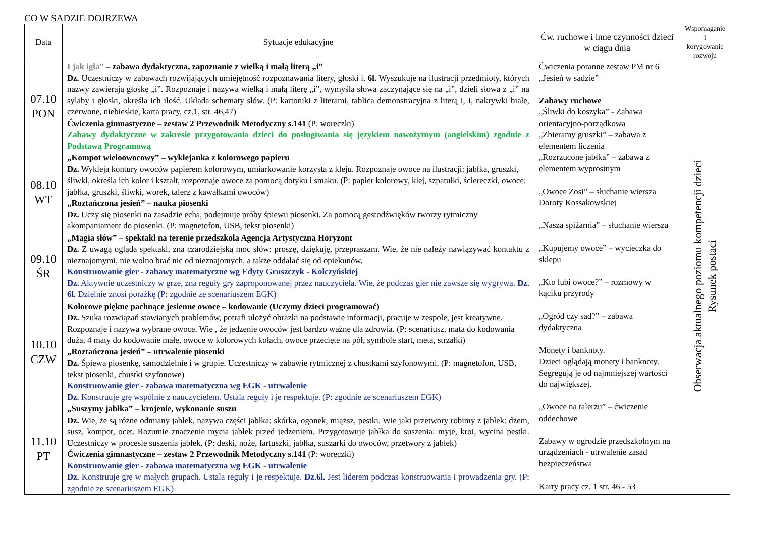CO W SADZIE DOJRZEWA
| Data | Sytuacje edukacyjne | Ćw. ruchowe i inne czynności dzieci w ciągu dnia | Wspomaganie i korygowanie rozwoju |
| --- | --- | --- | --- |
| 07.10 PON | I jak igła” – zabawa dydaktyczna, zapoznanie z wielką i małą literą „i” Dz. Uczestniczy w zabawach rozwijających umiejętność rozpoznawania litery, głoski i. 6l. Wyszukuje na ilustracji przedmioty, których nazwy zawierają głoskę „i”. Rozpoznaje i nazywa wielką i małą literę „i”, wymyśla słowa zaczynające się na „i”, dzieli słowa z „i” na sylaby i głoski, określa ich ilość. Układa schematy słów. (P: kartoniki z literami, tablica demonstracyjna z literą i, I, nakrywki białe, czerwone, niebieskie, karta pracy, cz.1, str. 46,47) Ćwiczenia gimnastyczne – zestaw 2 Przewodnik Metodyczny s.141 (P: woreczki) Zabawy dydaktyczne w zakresie przygotowania dzieci do posługiwania się językiem nowożytnym (angielskim) zgodnie z Podstawą Programową | Ćwiczenia poranne zestaw PM nr 6 „Jesień w sadzie” Zabawy ruchowe „Śliwki do koszyka” - Zabawa orientacyjno-porządkowa „Zbieramy gruszki” – zabawa z elementem liczenia „Rozrzucone jabłka” – zabawa z elementem wyprostnym „Owoce Zosi” – słuchanie wiersza Doroty Kossakowskiej „Nasza spiżarnia” – słuchanie wiersza „Kupujemy owoce” – wycieczka do sklepu „Kto lubi owoce?” – rozmowy w kąciku przyrody „Ogród czy sad?” – zabawa dydaktyczna Monety i banknoty. Dzieci oglądają monety i banknoty. Segregują je od najmniejszej wartości do największej. „Owoce na talerzu” – ćwiczenie oddechowe Zabawy w ogrodzie przedszkolnym na urządzeniach - utrwalenie zasad bezpieczeństwa Karty pracy cz. 1 str. 46 - 53 | Obserwacja aktualnego poziomu kompetencji dzieci Rysunek postaci |
| 08.10 WT | „Kompot wieloowocowy” – wyklejanka z kolorowego papieru Dz. Wykleja kontury owoców papierem kolorowym, umiarkowanie korzysta z kleju. Rozpoznaje owoce na ilustracji: jabłka, gruszki, śliwki, określa ich kolor i kształt, rozpoznaje owoce za pomocą dotyku i smaku. (P: papier kolorowy, klej, szpatułki, ściereczki, owoce: jabłka, gruszki, śliwki, worek, talerz z kawałkami owoców) „Roztańczona jesień” – nauka piosenki Dz. Uczy się piosenki na zasadzie echa, podejmuje próby śpiewu piosenki. Za pomocą gestodźwięków tworzy rytmiczny akompaniament do piosenki. (P: magnetofon, USB, tekst piosenki) | | |
| 09.10 ŚR | „Magia słów” – spektakl na terenie przedszkola Agencja Artystyczna Horyzont Dz. Z uwagą ogląda spektakl, zna czarodziejską moc słów: proszę, dziękuję, przepraszam. Wie, że nie należy nawiązywać kontaktu z nieznajomymi, nie wolno brać nic od nieznajomych, a także oddalać się od opiekunów. Konstruowanie gier - zabawy matematyczne wg Edyty Gruszczyk - Kolczyńskiej Dz. Aktywnie uczestniczy w grze, zna reguły gry zaproponowanej przez nauczyciela. Wie, że podczas gier nie zawsze się wygrywa. Dz. 6l. Dzielnie znosi porażkę (P: zgodnie ze scenariuszem EGK) | | |
| 10.10 CZW | Kolorowe piękne pachnące jesienne owoce – kodowanie (Uczymy dzieci programować) Dz. Szuka rozwiązań stawianych problemów, potrafi ułożyć obrazki na podstawie informacji, pracuje w zespole, jest kreatywne. Rozpoznaje i nazywa wybrane owoce. Wie , że jedzenie owoców jest bardzo ważne dla zdrowia. (P: scenariusz, mata do kodowania duża, 4 maty do kodowanie małe, owoce w kolorowych kołach, owoce przecięte na pół, symbole start, meta, strzałki) „Roztańczona jesień” – utrwalenie piosenki Dz. Śpiewa piosenkę, samodzielnie i w grupie. Uczestniczy w zabawie rytmicznej z chustkami szyfonowymi. (P: magnetofon, USB, tekst piosenki, chustki szyfonowe) Konstruowanie gier - zabawa matematyczna wg EGK - utrwalenie Dz. Konstruuje grę wspólnie z nauczycielem. Ustala reguły i je respektuje. (P: zgodnie ze scenariuszem EGK) | | |
| 11.10 PT | „Suszymy jabłka” – krojenie, wykonanie suszu Dz. Wie, że są różne odmiany jabłek, nazywa części jabłka: skórka, ogonek, miąższ, pestki. Wie jaki przetwory robimy z jabłek: dżem, susz, kompot, ocet. Rozumie znaczenie mycia jabłek przed jedzeniem. Przygotowuje jabłka do suszenia: myje, kroi, wycina pestki. Uczestniczy w procesie suszenia jabłek. (P: deski, noże, fartuszki, jabłka, suszarki do owoców, przetwory z jabłek) Ćwiczenia gimnastyczne – zestaw 2 Przewodnik Metodyczny s.141 (P: woreczki) Konstruowanie gier - zabawa matematyczna wg EGK - utrwalenie Dz. Konstruuje grę w małych grupach. Ustala reguły i je respektuje. Dz.6l. Jest liderem podczas konstruowania i prowadzenia gry. (P: zgodnie ze scenariuszem EGK) | | |